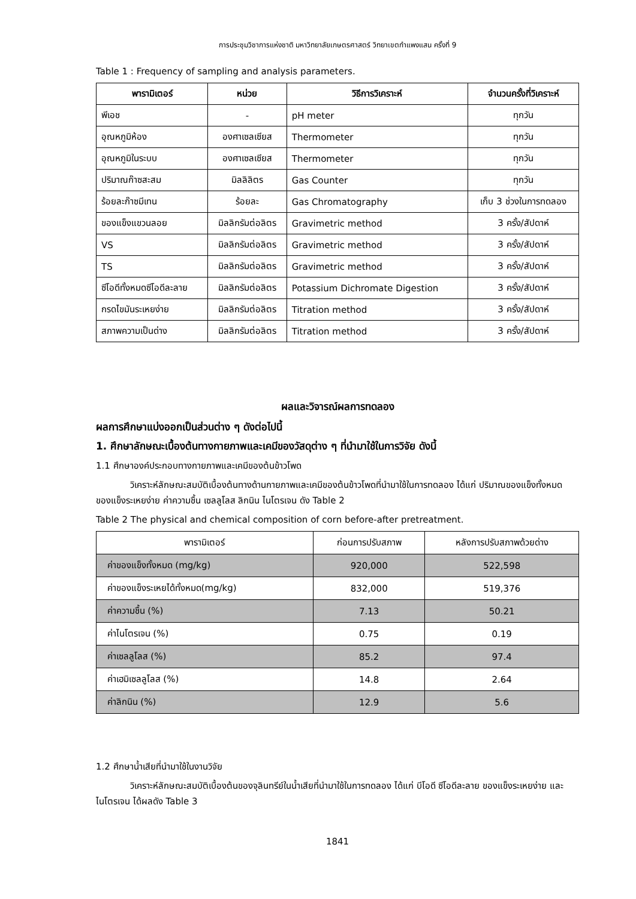การประชุมวิชาการแห่งชาติ มหาวิทยาลัยเกษตรศาสตร์ วิทยาเขตกำแพงแสน ครั้งที่ 9
Table 1 : Frequency of sampling and analysis parameters.
| พารามิเตอร์ | หน่วย | วิธีการวิเคราะห์ | จำนวนครั้งที่วิเคราะห์ |
| --- | --- | --- | --- |
| พีเอช | - | pH meter | ทุกวัน |
| อุณหภูมิห้อง | องศาเซลเซียส | Thermometer | ทุกวัน |
| อุณหภูมิในระบบ | องศาเซลเซียส | Thermometer | ทุกวัน |
| ปริมาณก๊าซสะสม | มิลลิลิตร | Gas Counter | ทุกวัน |
| ร้อยละก๊าซมีเทน | ร้อยละ | Gas Chromatography | เก็บ 3 ช่วงในการทดลอง |
| ของแข็งแขวนลอย | มิลลิกรัมต่อลิตร | Gravimetric method | 3 ครั้ง/สัปดาห์ |
| VS | มิลลิกรัมต่อลิตร | Gravimetric method | 3 ครั้ง/สัปดาห์ |
| TS | มิลลิกรัมต่อลิตร | Gravimetric method | 3 ครั้ง/สัปดาห์ |
| ซีโอดีทั้งหมดซีโอดีละลาย | มิลลิกรัมต่อลิตร | Potassium Dichromate Digestion | 3 ครั้ง/สัปดาห์ |
| กรดไขมันระเหยง่าย | มิลลิกรัมต่อลิตร | Titration method | 3 ครั้ง/สัปดาห์ |
| สภาพความเป็นด่าง | มิลลิกรัมต่อลิตร | Titration method | 3 ครั้ง/สัปดาห์ |
ผลและวิจารณ์ผลการทดลอง
ผลการศึกษาแบ่งออกเป็นส่วนต่าง ๆ ดังต่อไปนี้
1. ศึกษาลักษณะเบื้องต้นทางกายภาพและเคมีของวัสดุต่าง ๆ ที่นำมาใช้ในการวิจัย ดังนี้
1.1 ศึกษาองค์ประกอบทางกายภาพและเคมีของต้นข้าวโพด
วิเคราะห์ลักษณะสมบัติเบื้องต้นทางด้านกายภาพและเคมีของต้นข้าวโพดที่นำมาใช้ในการทดลอง ได้แก่ ปริมาณของแข็งทั้งหมด ของแข็งระเหยง่าย ค่าความชื้น เซลลูโลส ลิกนิน ไนโตรเจน ดัง Table 2
Table 2 The physical and chemical composition of corn before-after pretreatment.
| พารามิเตอร์ | ก่อนการปรับสภาพ | หลังการปรับสภาพด้วยด่าง |
| --- | --- | --- |
| ค่าของแข็งทั้งหมด (mg/kg) | 920,000 | 522,598 |
| ค่าของแข็งระเหยได้ทั้งหมด(mg/kg) | 832,000 | 519,376 |
| ค่าความชื้น (%) | 7.13 | 50.21 |
| ค่าไนโตรเจน (%) | 0.75 | 0.19 |
| ค่าเซลลูโลส (%) | 85.2 | 97.4 |
| ค่าเฮมิเซลลูโลส (%) | 14.8 | 2.64 |
| ค่าลิกนิน (%) | 12.9 | 5.6 |
1.2 ศึกษาน้ำเสียที่นำมาใช้ในงานวิจัย
วิเคราะห์ลักษณะสมบัติเบื้องต้นของจุลินทรีย์ในน้ำเสียที่นำมาใช้ในการทดลอง ได้แก่ บีโอดี ซีโอดีละลาย ของแข็งระเหยง่าย และไนโตรเจน ได้ผลดัง Table 3
1841